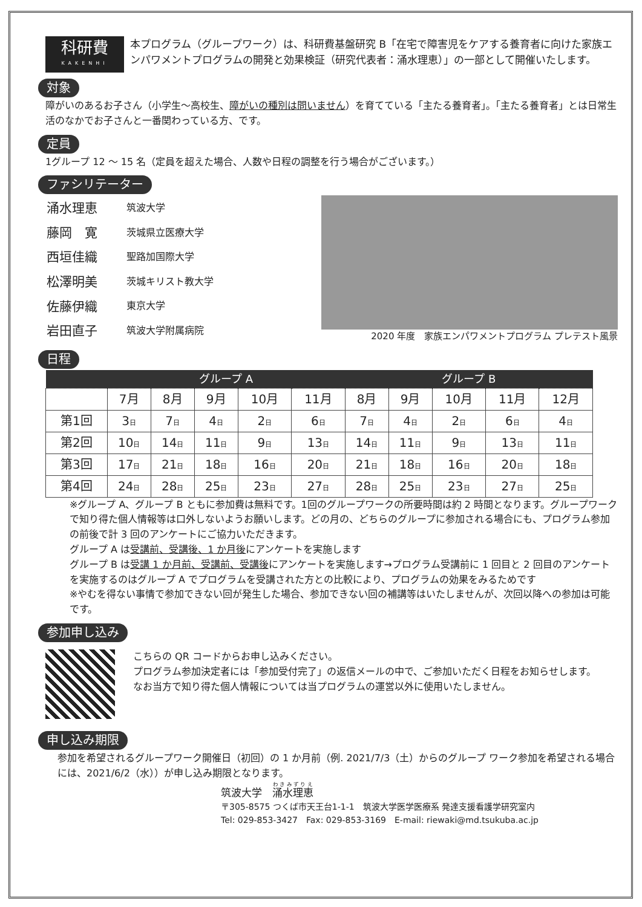科研費
KAKENHI
本プログラム（グループワーク）は、科研費基盤研究 B「在宅で障害児をケアする養育者に向けた家族エンパワメントプログラムの開発と効果検証（研究代表者：涌水理恵）」の一部として開催いたします。
対象
障がいのあるお子さん（小学生～高校生、障がいの種別は問いません）を育てている「主たる養育者」。「主たる養育者」とは日常生活のなかでお子さんと一番関わっている方、です。
定員
1グループ 12 ～ 15 名（定員を超えた場合、人数や日程の調整を行う場合がございます。）
ファシリテーター
| 涌水理恵 | 筑波大学 |
| 藤岡 寛 | 茨城県立医療大学 |
| 西垣佳織 | 聖路加国際大学 |
| 松澤明美 | 茨城キリスト教大学 |
| 佐藤伊織 | 東京大学 |
| 岩田直子 | 筑波大学附属病院 |
2020 年度　家族エンパワメントプログラム プレテスト風景
日程
| | グループ A | | | | | グループ B | | | | |
| --- | --- | --- | --- | --- | --- | --- | --- | --- | --- | --- |
| | 7月 | 8月 | 9月 | 10月 | 11月 | 8月 | 9月 | 10月 | 11月 | 12月 |
| 第1回 | 3 日 | 7 日 | 4 日 | 2 日 | 6 日 | 7 日 | 4 日 | 2 日 | 6 日 | 4 日 |
| 第2回 | 10 日 | 14 日 | 11 日 | 9 日 | 13 日 | 14 日 | 11 日 | 9 日 | 13 日 | 11 日 |
| 第3回 | 17 日 | 21 日 | 18 日 | 16 日 | 20 日 | 21 日 | 18 日 | 16 日 | 20 日 | 18 日 |
| 第4回 | 24 日 | 28 日 | 25 日 | 23 日 | 27 日 | 28 日 | 25 日 | 23 日 | 27 日 | 25 日 |
※グループ A、グループ B ともに参加費は無料です。1回のグループワークの所要時間は約 2 時間となります。グループワークで知り得た個人情報等は口外しないようお願いします。どの月の、どちらのグループに参加される場合にも、プログラム参加の前後で計 3 回のアンケートにご協力いただきます。
グループ A は受講前、受講後、1 か月後にアンケートを実施します
グループ B は受講 1 か月前、受講前、受講後にアンケートを実施します→プログラム受講前に 1 回目と 2 回目のアンケートを実施するのはグループ A でプログラムを受講された方との比較により、プログラムの効果をみるためです
※やむを得ない事情で参加できない回が発生した場合、参加できない回の補講等はいたしませんが、次回以降への参加は可能です。
参加申し込み
こちらの QR コードからお申し込みください。
プログラム参加決定者には「参加受付完了」の返信メールの中で、ご参加いただく日程をお知らせします。
なお当方で知り得た個人情報については当プログラムの運営以外に使用いたしません。
申し込み期限
参加を希望されるグループワーク開催日（初回）の 1 か月前（例. 2021/7/3（土）からのグループ ワーク参加を希望される場合には、2021/6/2（水））が申し込み期限となります。
筑波大学　涌水理恵
〒305-8575 つくば市天王台1-1-1　筑波大学医学医療系 発達支援看護学研究室内
Tel: 029-853-3427　Fax: 029-853-3169　E-mail: riewaki@md.tsukuba.ac.jp